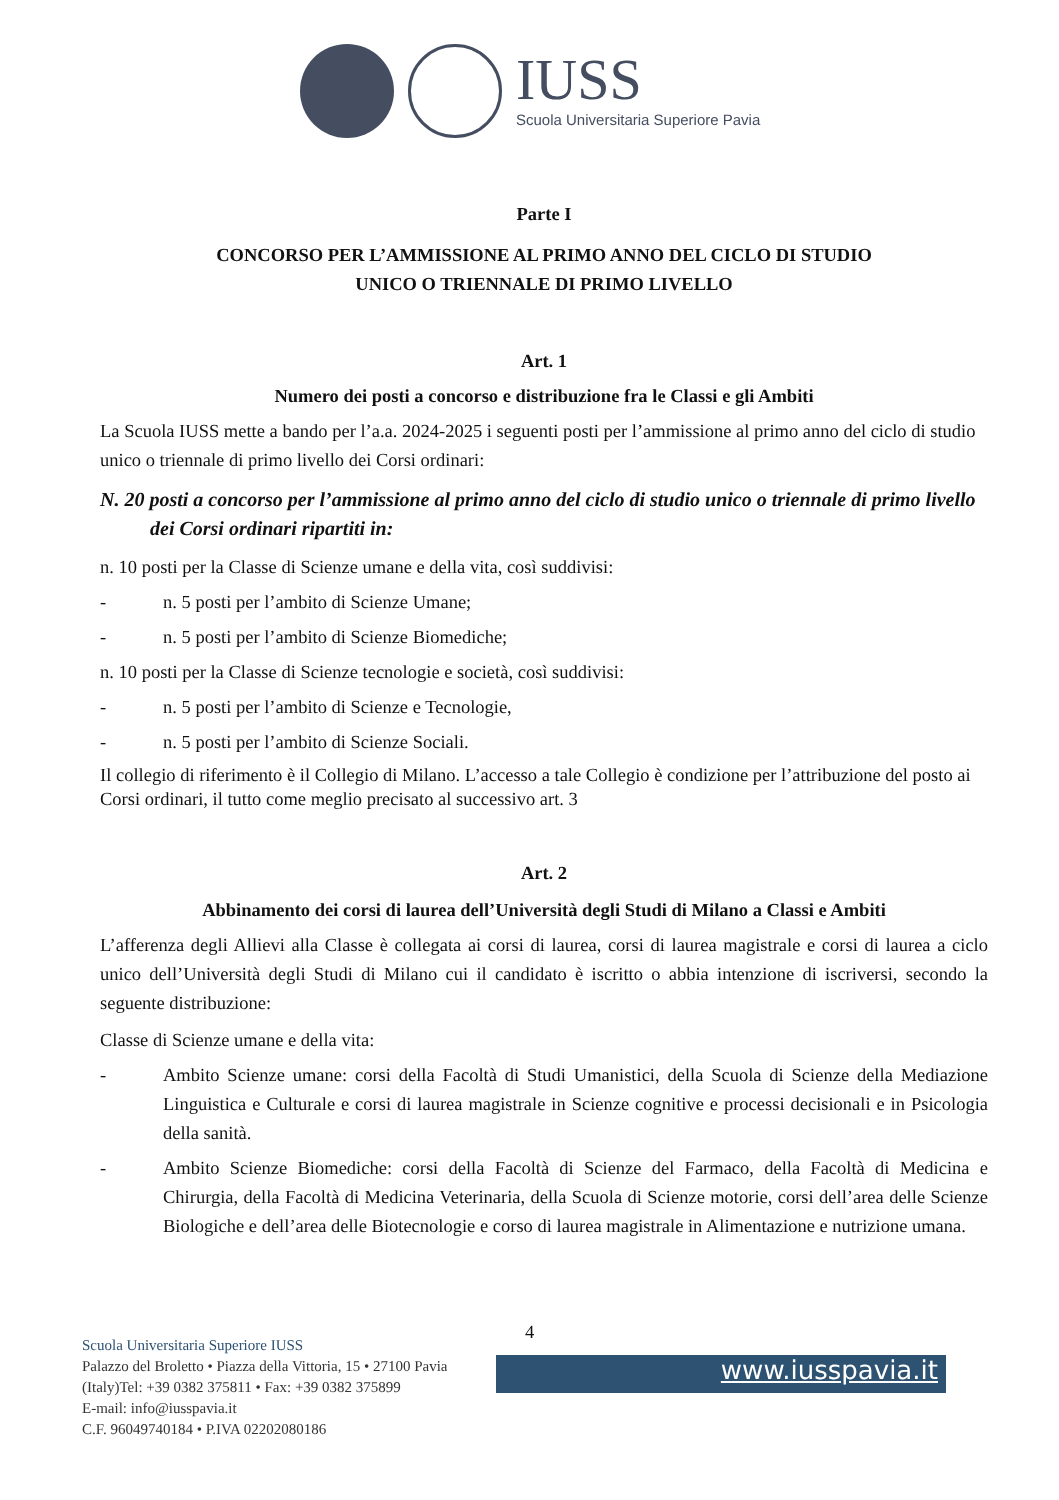IUSS
Scuola Universitaria Superiore Pavia
Parte I
CONCORSO PER L’AMMISSIONE AL PRIMO ANNO DEL CICLO DI STUDIO
UNICO O TRIENNALE DI PRIMO LIVELLO
Art. 1
Numero dei posti a concorso e distribuzione fra le Classi e gli Ambiti
La Scuola IUSS mette a bando per l’a.a. 2024-2025 i seguenti posti per l’ammissione al primo anno del ciclo di studio unico o triennale di primo livello dei Corsi ordinari:
N. 20 posti a concorso per l’ammissione al primo anno del ciclo di studio unico o triennale di primo livello dei Corsi ordinari ripartiti in:
n. 10 posti per la Classe di Scienze umane e della vita, così suddivisi:
- n. 5 posti per l’ambito di Scienze Umane;
- n. 5 posti per l’ambito di Scienze Biomediche;
n. 10 posti per la Classe di Scienze tecnologie e società, così suddivisi:
- n. 5 posti per l’ambito di Scienze e Tecnologie,
- n. 5 posti per l’ambito di Scienze Sociali.
Il collegio di riferimento è il Collegio di Milano. L’accesso a tale Collegio è condizione per l’attribuzione del posto ai Corsi ordinari, il tutto come meglio precisato al successivo art. 3
Art. 2
Abbinamento dei corsi di laurea dell’Università degli Studi di Milano a Classi e Ambiti
L’afferenza degli Allievi alla Classe è collegata ai corsi di laurea, corsi di laurea magistrale e corsi di laurea a ciclo unico dell’Università degli Studi di Milano cui il candidato è iscritto o abbia intenzione di iscriversi, secondo la seguente distribuzione:
Classe di Scienze umane e della vita:
- Ambito Scienze umane: corsi della Facoltà di Studi Umanistici, della Scuola di Scienze della Mediazione Linguistica e Culturale e corsi di laurea magistrale in Scienze cognitive e processi decisionali e in Psicologia della sanità.
- Ambito Scienze Biomediche: corsi della Facoltà di Scienze del Farmaco, della Facoltà di Medicina e Chirurgia, della Facoltà di Medicina Veterinaria, della Scuola di Scienze motorie, corsi dell’area delle Scienze Biologiche e dell’area delle Biotecnologie e corso di laurea magistrale in Alimentazione e nutrizione umana.
4
Scuola Universitaria Superiore IUSS
Palazzo del Broletto • Piazza della Vittoria, 15 • 27100 Pavia
(Italy)Tel: +39 0382 375811 • Fax: +39 0382 375899
E-mail: info@iusspavia.it
C.F. 96049740184 • P.IVA 02202080186
www.iusspavia.it